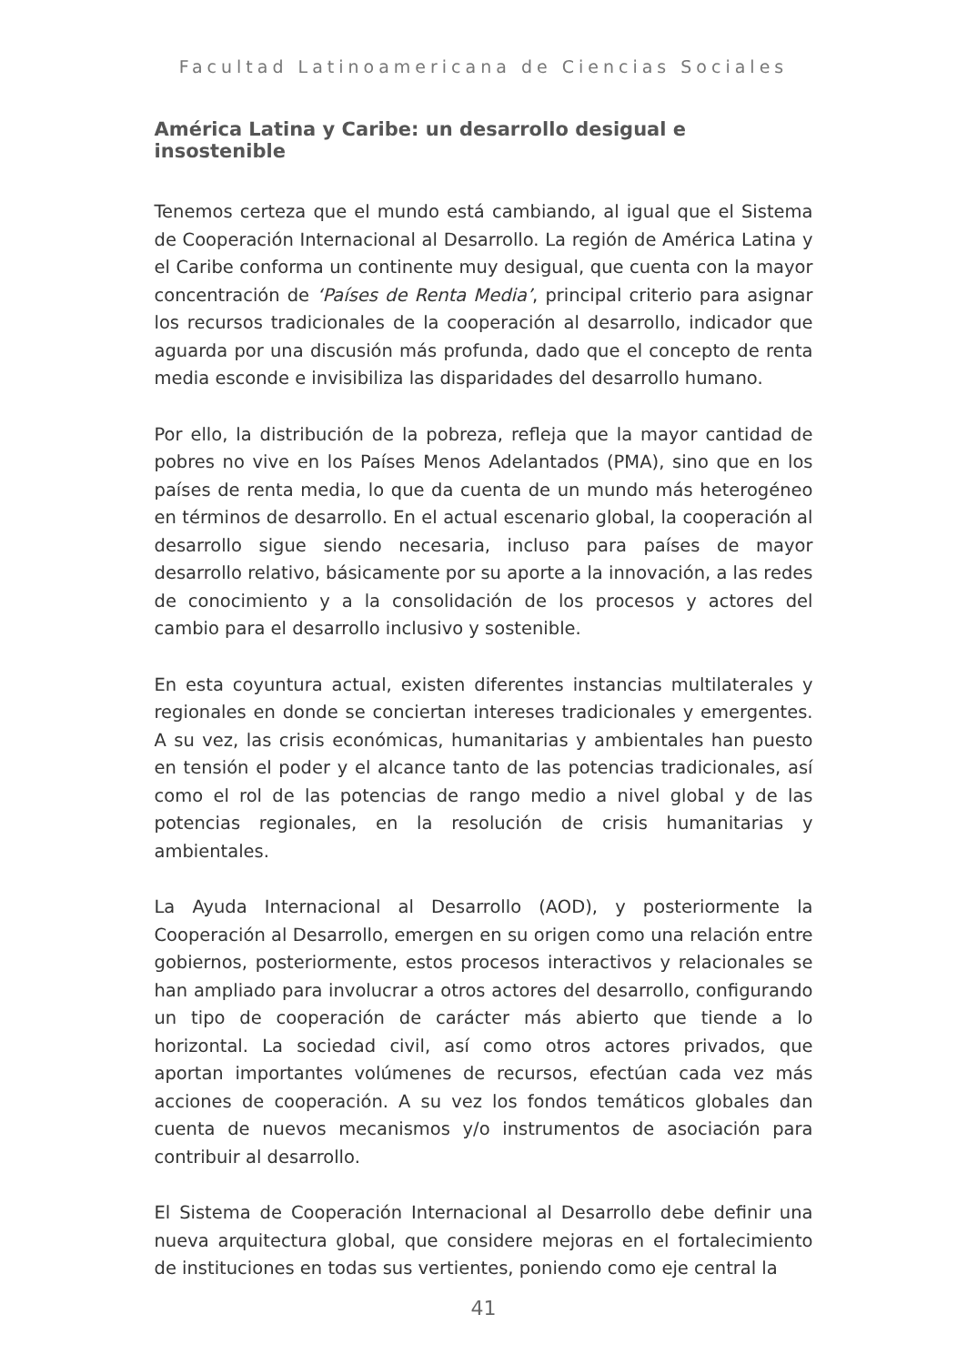Facultad Latinoamericana de Ciencias Sociales
América Latina y Caribe: un desarrollo desigual e insostenible
Tenemos certeza que el mundo está cambiando, al igual que el Sistema de Cooperación Internacional al Desarrollo. La región de América Latina y el Caribe conforma un continente muy desigual, que cuenta con la mayor concentración de ‘Países de Renta Media’, principal criterio para asignar los recursos tradicionales de la cooperación al desarrollo, indicador que aguarda por una discusión más profunda, dado que el concepto de renta media esconde e invisibiliza las disparidades del desarrollo humano.
Por ello, la distribución de la pobreza, refleja que la mayor cantidad de pobres no vive en los Países Menos Adelantados (PMA), sino que en los países de renta media, lo que da cuenta de un mundo más heterogéneo en términos de desarrollo. En el actual escenario global, la cooperación al desarrollo sigue siendo necesaria, incluso para países de mayor desarrollo relativo, básicamente por su aporte a la innovación, a las redes de conocimiento y a la consolidación de los procesos y actores del cambio para el desarrollo inclusivo y sostenible.
En esta coyuntura actual, existen diferentes instancias multilaterales y regionales en donde se conciertan intereses tradicionales y emergentes. A su vez, las crisis económicas, humanitarias y ambientales han puesto en tensión el poder y el alcance tanto de las potencias tradicionales, así como el rol de las potencias de rango medio a nivel global y de las potencias regionales, en la resolución de crisis humanitarias y ambientales.
La Ayuda Internacional al Desarrollo (AOD), y posteriormente la Cooperación al Desarrollo, emergen en su origen como una relación entre gobiernos, posteriormente, estos procesos interactivos y relacionales se han ampliado para involucrar a otros actores del desarrollo, configurando un tipo de cooperación de carácter más abierto que tiende a lo horizontal. La sociedad civil, así como otros actores privados, que aportan importantes volúmenes de recursos, efectúan cada vez más acciones de cooperación. A su vez los fondos temáticos globales dan cuenta de nuevos mecanismos y/o instrumentos de asociación para contribuir al desarrollo.
El Sistema de Cooperación Internacional al Desarrollo debe definir una nueva arquitectura global, que considere mejoras en el fortalecimiento de instituciones en todas sus vertientes, poniendo como eje central la
41